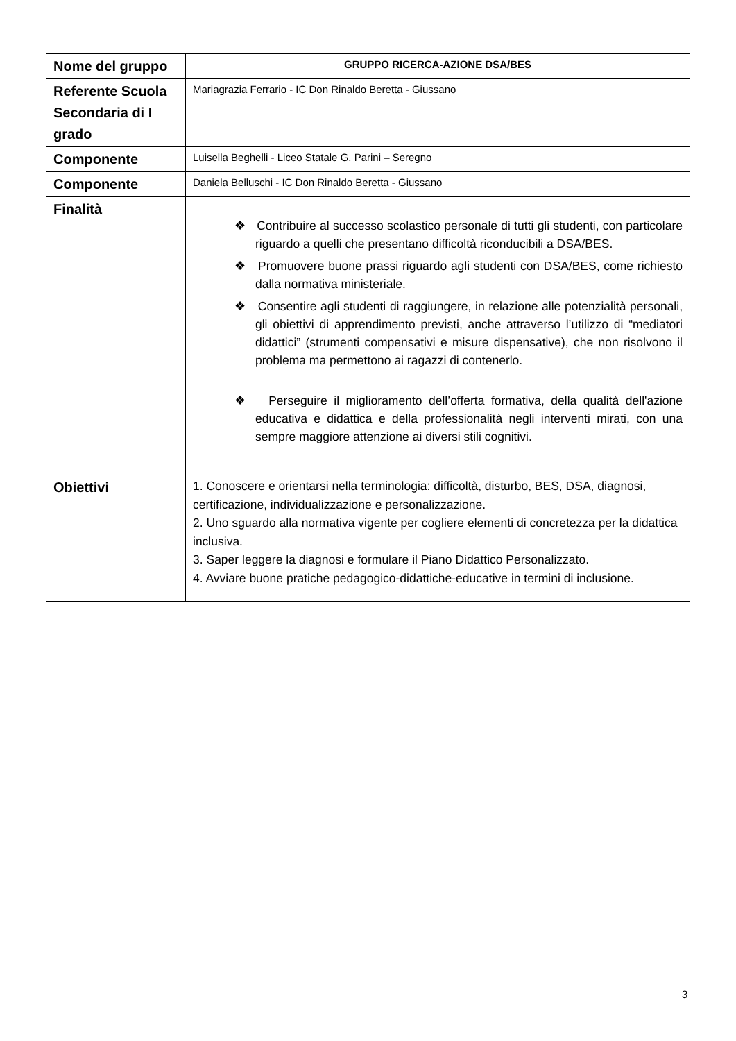| Nome del gruppo | GRUPPO RICERCA-AZIONE DSA/BES |
| Referente Scuola Secondaria di I grado | Mariagrazia Ferrario - IC Don Rinaldo Beretta - Giussano |
| Componente | Luisella Beghelli - Liceo Statale G. Parini – Seregno |
| Componente | Daniela Belluschi - IC Don Rinaldo Beretta - Giussano |
| Finalità | ❖ Contribuire al successo scolastico personale di tutti gli studenti, con particolare riguardo a quelli che presentano difficoltà riconducibili a DSA/BES. ❖ Promuovere buone prassi riguardo agli studenti con DSA/BES, come richiesto dalla normativa ministeriale. ❖ Consentire agli studenti di raggiungere, in relazione alle potenzialità personali, gli obiettivi di apprendimento previsti, anche attraverso l’utilizzo di “mediatori didattici” (strumenti compensativi e misure dispensative), che non risolvono il problema ma permettono ai ragazzi di contenerlo. ❖ Perseguire il miglioramento dell’offerta formativa, della qualità dell'azione educativa e didattica e della professionalità negli interventi mirati, con una sempre maggiore attenzione ai diversi stili cognitivi. |
| Obiettivi | 1. Conoscere e orientarsi nella terminologia: difficoltà, disturbo, BES, DSA, diagnosi, certificazione, individualizzazione e personalizzazione. 2. Uno sguardo alla normativa vigente per cogliere elementi di concretezza per la didattica inclusiva. 3. Saper leggere la diagnosi e formulare il Piano Didattico Personalizzato. 4. Avviare buone pratiche pedagogico-didattiche-educative in termini di inclusione. |
3